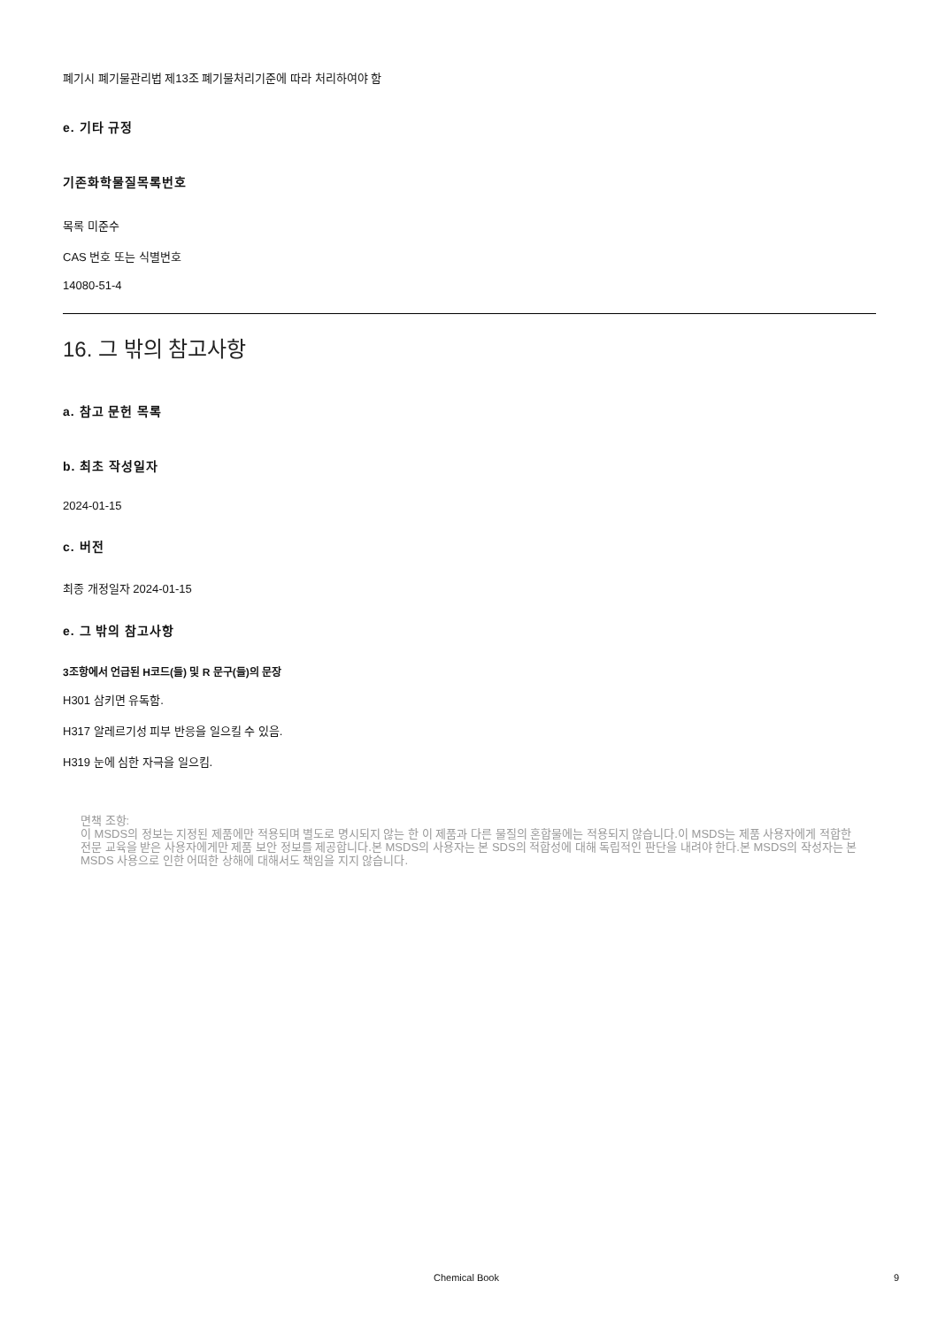폐기시 폐기물관리법 제13조 폐기물처리기준에 따라 처리하여야 함
e. 기타 규정
기존화학물질목록번호
목록 미준수
CAS 번호 또는 식별번호
14080-51-4
16. 그 밖의 참고사항
a. 참고 문헌 목록
b. 최초 작성일자
2024-01-15
c. 버전
최종 개정일자 2024-01-15
e. 그 밖의 참고사항
3조항에서 언급된 H코드(들) 및 R 문구(들)의 문장
H301 삼키면 유독함.
H317 알레르기성 피부 반응을 일으킬 수 있음.
H319 눈에 심한 자극을 일으킴.
면책 조항:
이 MSDS의 정보는 지정된 제품에만 적용되며 별도로 명시되지 않는 한 이 제품과 다른 물질의 혼합물에는 적용되지 않습니다.이 MSDS는 제품 사용자에게 적합한 전문 교육을 받은 사용자에게만 제품 보안 정보를 제공합니다.본 MSDS의 사용자는 본 SDS의 적합성에 대해 독립적인 판단을 내려야 한다.본 MSDS의 작성자는 본 MSDS 사용으로 인한 어떠한 상해에 대해서도 책임을 지지 않습니다.
Chemical Book 9